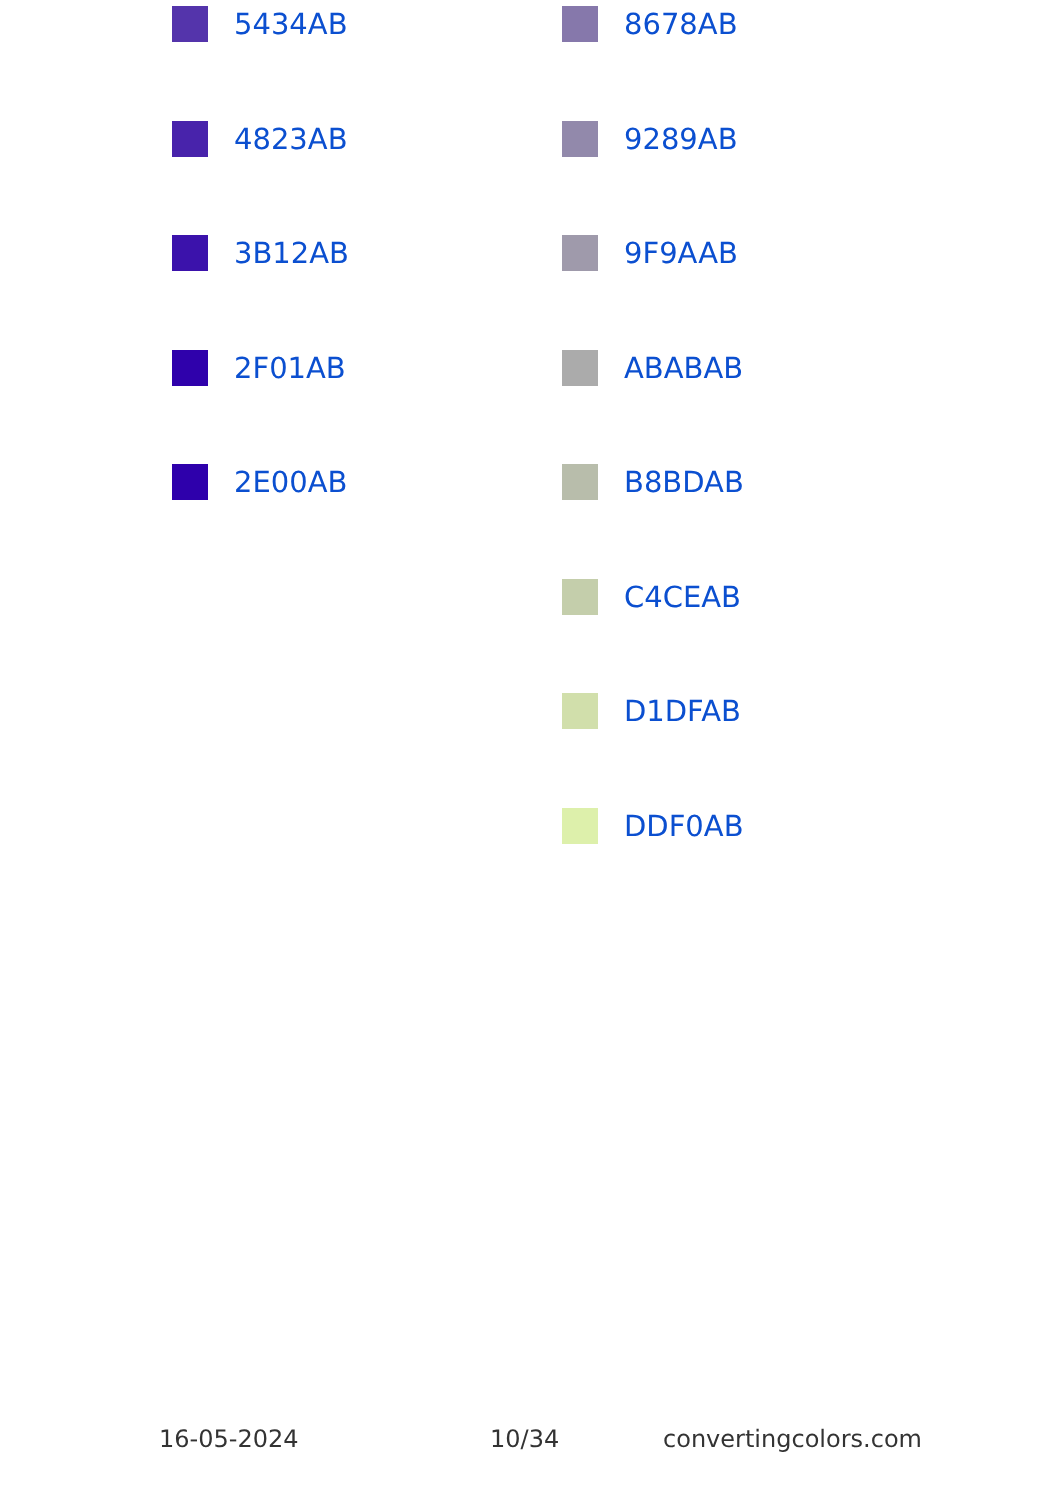5434AB
4823AB
3B12AB
2F01AB
2E00AB
8678AB
9289AB
9F9AAB
ABABAB
B8BDAB
C4CEAB
D1DFAB
DDF0AB
16-05-2024 10/34 convertingcolors.com